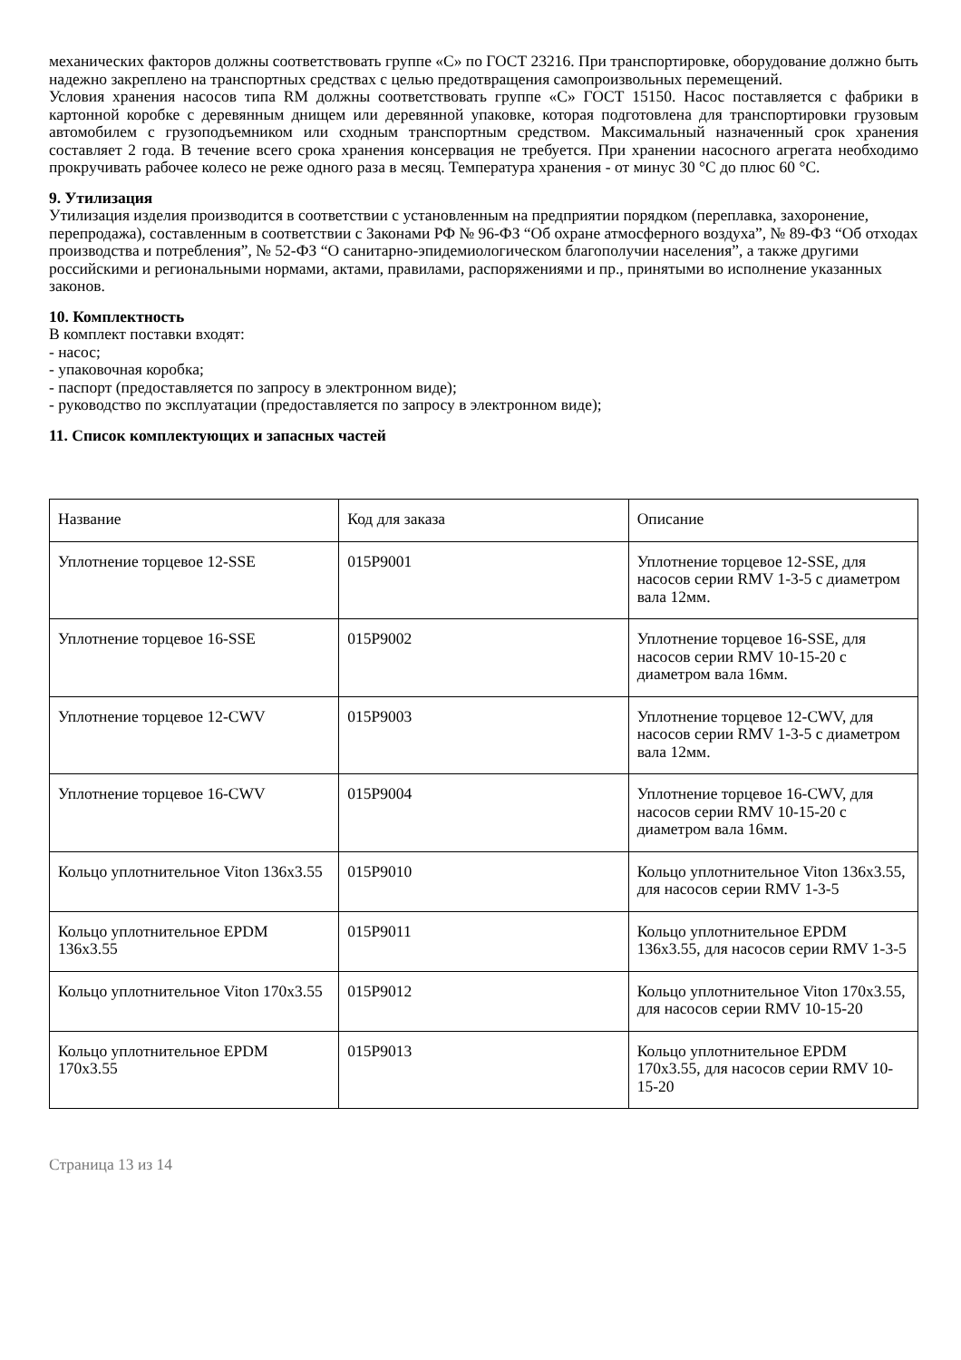механических факторов должны соответствовать группе «С» по ГОСТ 23216. При транспортировке, оборудование должно быть надежно закреплено на транспортных средствах с целью предотвращения самопроизвольных перемещений.
Условия хранения насосов типа RM должны соответствовать группе «С» ГОСТ 15150. Насос поставляется с фабрики в картонной коробке с деревянным днищем или деревянной упаковке, которая подготовлена для транспортировки грузовым автомобилем с грузоподъемником или сходным транспортным средством. Максимальный назначенный срок хранения составляет 2 года. В течение всего срока хранения консервация не требуется. При хранении насосного агрегата необходимо прокручивать рабочее колесо не реже одного раза в месяц. Температура хранения - от минус 30 °C до плюс 60 °C.
9. Утилизация
Утилизация изделия производится в соответствии с установленным на предприятии порядком (переплавка, захоронение, перепродажа), составленным в соответствии с Законами РФ № 96-ФЗ “Об охране атмосферного воздуха”, № 89-ФЗ “Об отходах производства и потребления”, № 52-ФЗ “О санитарно-эпидемиологическом благополучии населения”, а также другими российскими и региональными нормами, актами, правилами, распоряжениями и пр., принятыми во исполнение указанных законов.
10. Комплектность
В комплект поставки входят:
- насос;
- упаковочная коробка;
- паспорт (предоставляется по запросу в электронном виде);
- руководство по эксплуатации (предоставляется по запросу в электронном виде);
11. Список комплектующих и запасных частей
| Название | Код для заказа | Описание |
| Уплотнение торцевое 12-SSE | 015P9001 | Уплотнение торцевое 12-SSE, для насосов серии RMV 1-3-5 с диаметром вала 12мм. |
| Уплотнение торцевое 16-SSE | 015P9002 | Уплотнение торцевое 16-SSE, для насосов серии RMV 10-15-20 с диаметром вала 16мм. |
| Уплотнение торцевое 12-CWV | 015P9003 | Уплотнение торцевое 12-CWV, для насосов серии RMV 1-3-5 с диаметром вала 12мм. |
| Уплотнение торцевое 16-CWV | 015P9004 | Уплотнение торцевое 16-CWV, для насосов серии RMV 10-15-20 с диаметром вала 16мм. |
| Кольцо уплотнительное Viton 136x3.55 | 015P9010 | Кольцо уплотнительное Viton 136x3.55, для насосов серии RMV 1-3-5 |
| Кольцо уплотнительное EPDM 136x3.55 | 015P9011 | Кольцо уплотнительное EPDM 136x3.55, для насосов серии RMV 1-3-5 |
| Кольцо уплотнительное Viton 170x3.55 | 015P9012 | Кольцо уплотнительное Viton 170x3.55, для насосов серии RMV 10-15-20 |
| Кольцо уплотнительное EPDM 170x3.55 | 015P9013 | Кольцо уплотнительное EPDM 170x3.55, для насосов серии RMV 10-15-20 |
Страница 13 из 14